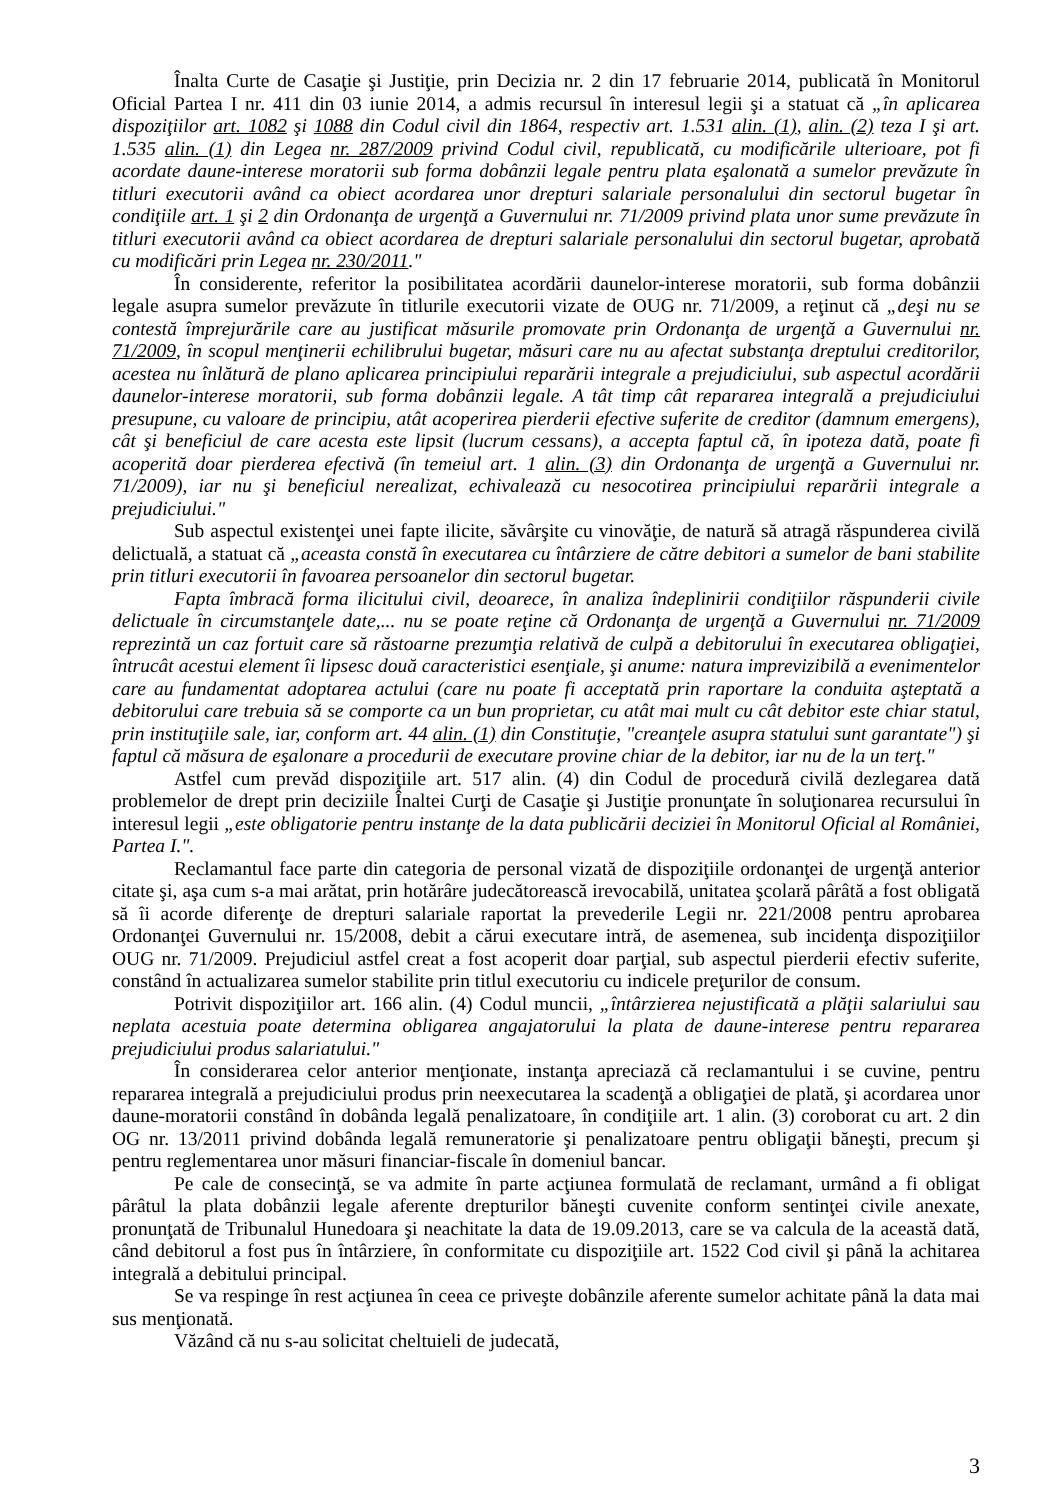Înalta Curte de Casaţie şi Justiţie, prin Decizia nr. 2 din 17 februarie 2014, publicată în Monitorul Oficial Partea I nr. 411 din 03 iunie 2014, a admis recursul în interesul legii şi a statuat că „în aplicarea dispoziţiilor art. 1082 şi 1088 din Codul civil din 1864, respectiv art. 1.531 alin. (1), alin. (2) teza I şi art. 1.535 alin. (1) din Legea nr. 287/2009 privind Codul civil, republicată, cu modificările ulterioare, pot fi acordate daune-interese moratorii sub forma dobânzii legale pentru plata eşalonată a sumelor prevăzute în titluri executorii având ca obiect acordarea unor drepturi salariale personalului din sectorul bugetar în condiţiile art. 1 şi 2 din Ordonanţa de urgenţă a Guvernului nr. 71/2009 privind plata unor sume prevăzute în titluri executorii având ca obiect acordarea de drepturi salariale personalului din sectorul bugetar, aprobată cu modificări prin Legea nr. 230/2011."
În considerente, referitor la posibilitatea acordării daunelor-interese moratorii, sub forma dobânzii legale asupra sumelor prevăzute în titlurile executorii vizate de OUG nr. 71/2009, a reţinut că „deşi nu se contestă împrejurările care au justificat măsurile promovate prin Ordonanţa de urgenţă a Guvernului nr. 71/2009, în scopul menţinerii echilibrului bugetar, măsuri care nu au afectat substanţa dreptului creditorilor, acestea nu înlătură de plano aplicarea principiului reparării integrale a prejudiciului, sub aspectul acordării daunelor-interese moratorii, sub forma dobânzii legale. A tât timp cât repararea integrală a prejudiciului presupune, cu valoare de principiu, atât acoperirea pierderii efective suferite de creditor (damnum emergens), cât şi beneficiul de care acesta este lipsit (lucrum cessans), a accepta faptul că, în ipoteza dată, poate fi acoperită doar pierderea efectivă (în temeiul art. 1 alin. (3) din Ordonanţa de urgenţă a Guvernului nr. 71/2009), iar nu şi beneficiul nerealizat, echivalează cu nesocotirea principiului reparării integrale a prejudiciului."
Sub aspectul existenţei unei fapte ilicite, săvârşite cu vinovăţie, de natură să atragă răspunderea civilă delictuală, a statuat că „aceasta constă în executarea cu întârziere de către debitori a sumelor de bani stabilite prin titluri executorii în favoarea persoanelor din sectorul bugetar.
Fapta îmbracă forma ilicitului civil, deoarece, în analiza îndeplinirii condiţiilor răspunderii civile delictuale în circumstanţele date,... nu se poate reţine că Ordonanţa de urgenţă a Guvernului nr. 71/2009 reprezintă un caz fortuit care să răstoarne prezumţia relativă de culpă a debitorului în executarea obligaţiei, întrucât acestui element îi lipsesc două caracteristici esenţiale, şi anume: natura imprevizibilă a evenimentelor care au fundamentat adoptarea actului (care nu poate fi acceptată prin raportare la conduita aşteptată a debitorului care trebuia să se comporte ca un bun proprietar, cu atât mai mult cu cât debitor este chiar statul, prin instituţiile sale, iar, conform art. 44 alin. (1) din Constituţie, "creanţele asupra statului sunt garantate") şi faptul că măsura de eşalonare a procedurii de executare provine chiar de la debitor, iar nu de la un terţ."
Astfel cum prevăd dispoziţiile art. 517 alin. (4) din Codul de procedură civilă dezlegarea dată problemelor de drept prin deciziile Înaltei Curţi de Casaţie şi Justiţie pronunţate în soluţionarea recursului în interesul legii „este obligatorie pentru instanţe de la data publicării deciziei în Monitorul Oficial al României, Partea I.".
Reclamantul face parte din categoria de personal vizată de dispoziţiile ordonanţei de urgenţă anterior citate şi, aşa cum s-a mai arătat, prin hotărâre judecătorească irevocabilă, unitatea şcolară pârâtă a fost obligată să îi acorde diferenţe de drepturi salariale raportat la prevederile Legii nr. 221/2008 pentru aprobarea Ordonanţei Guvernului nr. 15/2008, debit a cărui executare intră, de asemenea, sub incidenţa dispoziţiilor OUG nr. 71/2009. Prejudiciul astfel creat a fost acoperit doar parţial, sub aspectul pierderii efectiv suferite, constând în actualizarea sumelor stabilite prin titlul executoriu cu indicele preţurilor de consum.
Potrivit dispoziţiilor art. 166 alin. (4) Codul muncii, „întârzierea nejustificată a plăţii salariului sau neplata acestuia poate determina obligarea angajatorului la plata de daune-interese pentru repararea prejudiciului produs salariatului."
În considerarea celor anterior menţionate, instanţa apreciază că reclamantului i se cuvine, pentru repararea integrală a prejudiciului produs prin neexecutarea la scadenţă a obligaţiei de plată, şi acordarea unor daune-moratorii constând în dobânda legală penalizatoare, în condiţiile art. 1 alin. (3) coroborat cu art. 2 din OG nr. 13/2011 privind dobânda legală remuneratorie şi penalizatoare pentru obligaţii băneşti, precum şi pentru reglementarea unor măsuri financiar-fiscale în domeniul bancar.
Pe cale de consecinţă, se va admite în parte acţiunea formulată de reclamant, urmând a fi obligat pârâtul la plata dobânzii legale aferente drepturilor băneşti cuvenite conform sentinţei civile anexate, pronunţată de Tribunalul Hunedoara şi neachitate la data de 19.09.2013, care se va calcula de la această dată, când debitorul a fost pus în întârziere, în conformitate cu dispoziţiile art. 1522 Cod civil şi până la achitarea integrală a debitului principal.
Se va respinge în rest acţiunea în ceea ce priveşte dobânzile aferente sumelor achitate până la data mai sus menţionată.
Văzând că nu s-au solicitat cheltuieli de judecată,
3